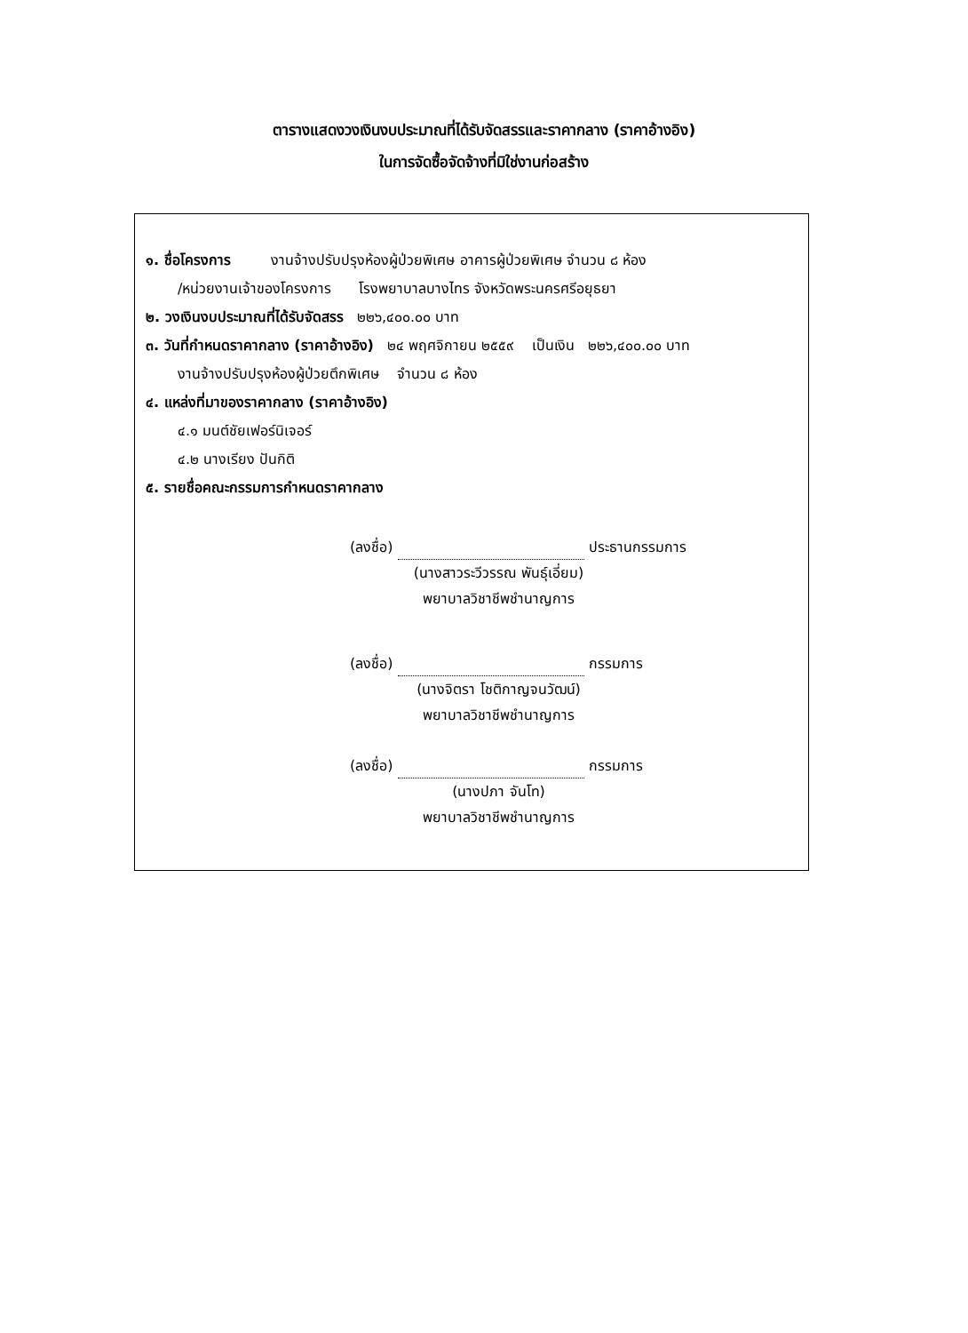ตารางแสดงวงเงินงบประมาณที่ได้รับจัดสรรและราคากลาง (ราคาอ้างอิง)
ในการจัดซื้อจัดจ้างที่มิใช่งานก่อสร้าง
๑. ชื่อโครงการ งานจ้างปรับปรุงห้องผู้ป่วยพิเศษ อาคารผู้ป่วยพิเศษ จำนวน ๘ ห้อง
/หน่วยงานเจ้าของโครงการ โรงพยาบาลบางไทร จังหวัดพระนครศรีอยุธยา
๒. วงเงินงบประมาณที่ได้รับจัดสรร ๒๒๖,๔๐๐.๐๐ บาท
๓. วันที่กำหนดราคากลาง (ราคาอ้างอิง) ๒๔ พฤศจิกายน ๒๕๕๙ เป็นเงิน ๒๒๖,๔๐๐.๐๐ บาท
งานจ้างปรับปรุงห้องผู้ป่วยตึกพิเศษ จำนวน ๘ ห้อง
๔. แหล่งที่มาของราคากลาง (ราคาอ้างอิง)
๔.๑ มนต์ชัยเฟอร์นิเจอร์
๔.๒ นางเรียง ปันกิติ
๕. รายชื่อคณะกรรมการกำหนดราคากลาง
(ลงชื่อ) ประธานกรรมการ
(นางสาวระวีวรรณ พันธุ์เอี่ยม)
พยาบาลวิชาชีพชำนาญการ
(ลงชื่อ) กรรมการ
(นางจิตรา โชติกาญจนวัฒน์)
พยาบาลวิชาชีพชำนาญการ
(ลงชื่อ) กรรมการ
(นางปภา จันโท)
พยาบาลวิชาชีพชำนาญการ